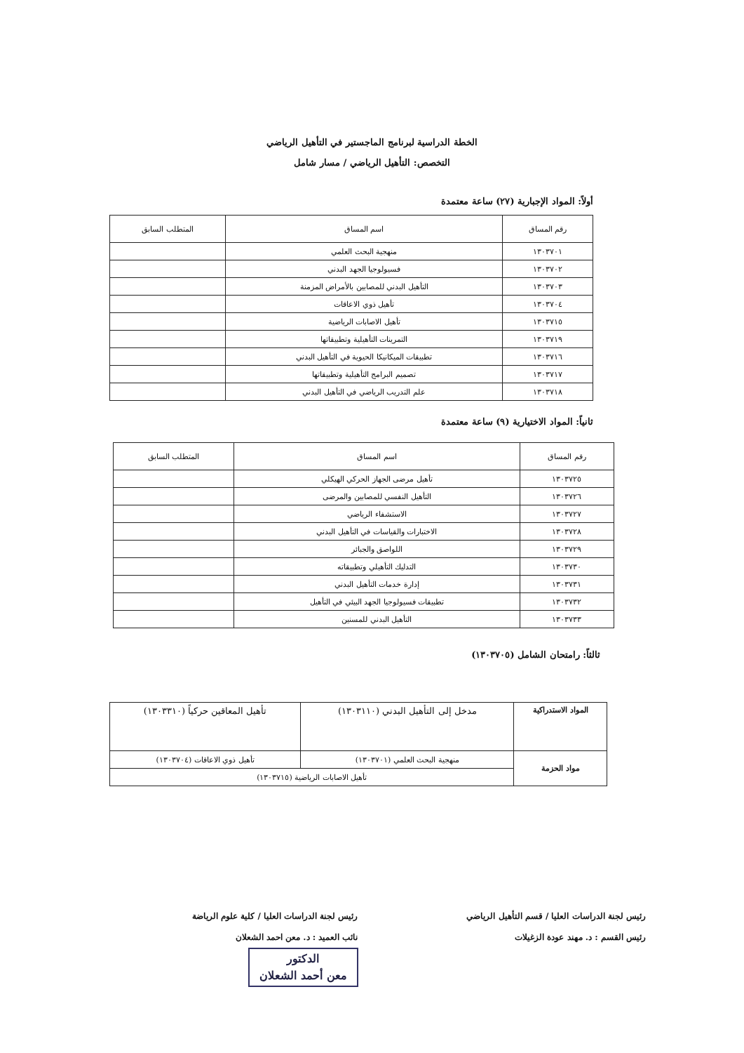الخطة الدراسية لبرنامج الماجستير في التأهيل الرياضي
التخصص: التأهيل الرياضي / مسار شامل
أولاً: المواد الإجبارية (٢٧) ساعة معتمدة
| رقم المساق | اسم المساق | المتطلب السابق |
| --- | --- | --- |
| ١٣٠٣٧٠١ | منهجية البحث العلمي | |
| ١٣٠٣٧٠٢ | فسيولوجيا الجهد البدني | |
| ١٣٠٣٧٠٣ | التأهيل البدني للمصابين بالأمراض المزمنة | |
| ١٣٠٣٧٠٤ | تأهيل ذوي الاعاقات | |
| ١٣٠٣٧١٥ | تأهيل الاصابات الرياضية | |
| ١٣٠٣٧١٩ | التمرينات التأهيلية وتطبيقاتها | |
| ١٣٠٣٧١٦ | تطبيقات الميكانيكا الحيوية في التأهيل البدني | |
| ١٣٠٣٧١٧ | تصميم البرامج التأهيلية وتطبيقاتها | |
| ١٣٠٣٧١٨ | علم التدريب الرياضي في التأهيل البدني | |
ثانياً: المواد الاختيارية (٩) ساعة معتمدة
| رقم المساق | اسم المساق | المتطلب السابق |
| --- | --- | --- |
| ١٣٠٣٧٢٥ | تأهيل مرضى الجهاز الحركي الهيكلي | |
| ١٣٠٣٧٢٦ | التأهيل النفسي للمصابين والمرضى | |
| ١٣٠٣٧٢٧ | الاستشفاء الرياضي | |
| ١٣٠٣٧٢٨ | الاختبارات والقياسات في التأهيل البدني | |
| ١٣٠٣٧٢٩ | اللواصق والجبائر | |
| ١٣٠٣٧٣٠ | التدليك التأهيلي وتطبيقاته | |
| ١٣٠٣٧٣١ | إدارة خدمات التأهيل البدني | |
| ١٣٠٣٧٣٢ | تطبيقات فسيولوجيا الجهد البيئي في التأهيل | |
| ١٣٠٣٧٣٣ | التأهيل البدني للمسنين | |
ثالثاً: رامتحان الشامل (١٣٠٣٧٠٥)
| المواد الاستدراكية | مدخل إلى التأهيل البدني (١٣٠٣١١٠) | تأهيل المعاقين حركياً (١٣٠٣٣١٠) |
| مواد الحزمة | منهجية البحث العلمي (١٣٠٣٧٠١) | تأهيل ذوي الاعاقات (١٣٠٣٧٠٤) |
| | تأهيل الاصابات الرياضية (١٣٠٣٧١٥) | |
رئيس لجنة الدراسات العليا / قسم التأهيل الرياضي
رئيس القسم : د. مهند عودة الزغيلات
رئيس لجنة الدراسات العليا / كلية علوم الرياضة
نائب العميد : د. معن احمد الشعلان
الدكتور
معن أحمد الشعلان